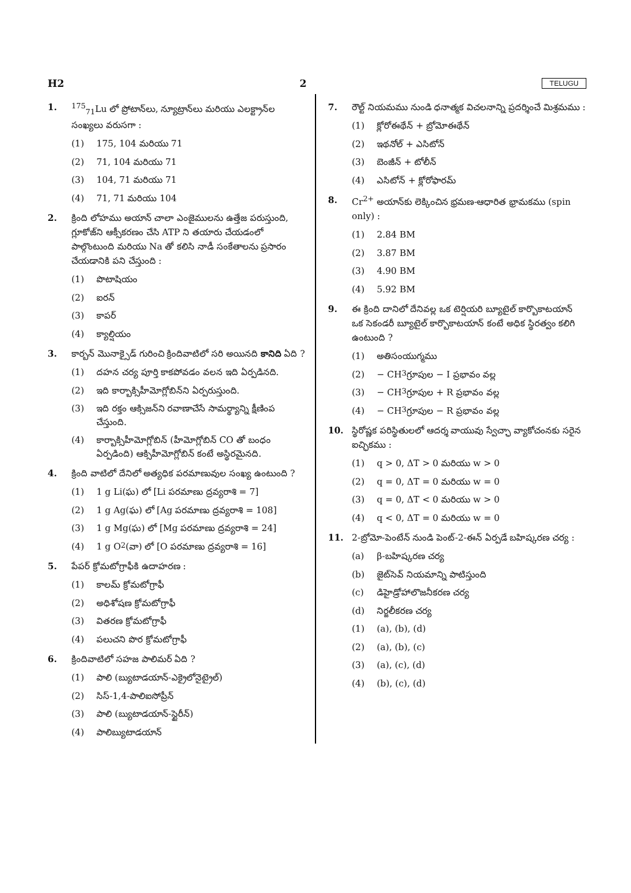H2 2 TELUGU
1. <sup>175</sup> <sub>71</sub>Lu లో ప్రోటాన్‌లు, న్యూట్రాన్‌లు మరియు ఎలక్ట్రాన్‌ల సంఖ్యలు వరుసగా :
(1) 175, 104 మరియు 71
(2) 71, 104 మరియు 71
(3) 104, 71 మరియు 71
(4) 71, 71 మరియు 104
2. క్రింది లోహము అయాన్ చాలా ఎంజైములను ఉత్తేజ పరుస్తుంది, గ్లూకోజ్‌ని ఆక్సీకరణం చేసి ATP ని తయారు చేయడంలో పాల్గొంటుంది మరియు Na తో కలిసి నాడీ సంకేతాలను ప్రసారం చేయడానికి పని చేస్తుంది :
(1) పొటాషియం
(2) ఐరన్
(3) కాపర్
(4) క్యాల్షియం
3. కార్బన్ మొనాక్సైడ్ గురించి క్రిందివాటిలో సరి అయినది కానిది ఏది ?
(1) దహన చర్య పూర్తి కాకపోవడం వలన ఇది ఏర్పడినది.
(2) ఇది కార్బాక్సిహీమోగ్లోబిన్‌ని ఏర్పరుస్తుంది.
(3) ఇది రక్తం ఆక్సిజన్‌ని రవాణాచేసే సామర్థ్యాన్ని క్షీణింప చేస్తుంది.
(4) కార్బాక్సిహీమోగ్లోబిన్ (హీమోగ్లోబిన్ CO తో బంధం ఏర్పడింది) ఆక్సిహీమోగ్లోబిన్ కంటే అస్థిరమైనది.
4. క్రింది వాటిలో దేనిలో అత్యధిక పరమాణువుల సంఖ్య ఉంటుంది ?
(1) 1 g Li(ఘ) లో [Li పరమాణు ద్రవ్యరాశి = 7]
(2) 1 g Ag(ఘ) లో [Ag పరమాణు ద్రవ్యరాశి = 108]
(3) 1 g Mg(ఘ) లో [Mg పరమాణు ద్రవ్యరాశి = 24]
(4) 1 g O<sub>2</sub>(వా) లో [O పరమాణు ద్రవ్యరాశి = 16]
5. పేపర్ క్రోమటోగ్రాఫీకి ఉదాహరణ :
(1) కాలమ్ క్రోమటోగ్రాఫీ
(2) అధిశోషణ క్రోమటోగ్రాఫీ
(3) వితరణ క్రోమటోగ్రాఫీ
(4) పలుచని పొర క్రోమటోగ్రాఫీ
6. క్రిందివాటిలో సహజ పాలిమర్ ఏది ?
(1) పాలి (బ్యుటాడయాన్-ఎక్రైలోనైట్రైల్)
(2) సిస్-1,4-పాలిఐసోప్రీన్
(3) పాలి (బ్యుటాడయాన్-స్టైరీన్)
(4) పాలిబ్యుటాడయాన్
7. రౌల్ట్ నియమము నుండి ధనాత్మక విచలనాన్ని ప్రదర్శించే మిశ్రమము :
(1) క్లోరోఈథేన్ + బ్రోమోఈథేన్
(2) ఇథనోల్ + ఎసిటోన్
(3) బెంజీన్ + టోలీన్
(4) ఎసిటోన్ + క్లోరోఫారమ్
8. Cr<sup>2+</sup> అయాన్‌కు లెక్కించిన భ్రమణ-ఆధారిత భ్రామకము (spin only) :
(1) 2.84 BM
(2) 3.87 BM
(3) 4.90 BM
(4) 5.92 BM
9. ఈ క్రింది దానిలో దేనివల్ల ఒక టెర్షియరి బ్యూటైల్ కార్బొకాటయాన్ ఒక సెకండరీ బ్యూటైల్ కార్బొకాటయాన్ కంటే అధిక స్థిరత్వం కలిగి ఉంటుంది ?
(1) అతిసంయుగ్మము
(2) − CH<sub>3</sub> గ్రూపుల − I ప్రభావం వల్ల
(3) − CH<sub>3</sub> గ్రూపుల + R ప్రభావం వల్ల
(4) − CH<sub>3</sub> గ్రూపుల − R ప్రభావం వల్ల
10. స్థిరోష్ణక పరిస్థితులలో ఆదర్శ వాయువు స్వేచ్ఛా వ్యాకోచంనకు సరైన ఐచ్ఛికము :
(1) q > 0, ΔT > 0 మరియు w > 0
(2) q = 0, ΔT = 0 మరియు w = 0
(3) q = 0, ΔT < 0 మరియు w > 0
(4) q < 0, ΔT = 0 మరియు w = 0
11. 2-బ్రోమో-పెంటేన్ నుండి పెంట్-2-ఈన్ ఏర్పడే బహిష్కరణ చర్య :
(a) β-బహిష్కరణ చర్య
(b) జైట్‌సెవ్ నియమాన్ని పాటిస్తుంది
(c) డిహైడ్రోహాలొజనీకరణ చర్య
(d) నిర్జలీకరణ చర్య
(1) (a), (b), (d)
(2) (a), (b), (c)
(3) (a), (c), (d)
(4) (b), (c), (d)